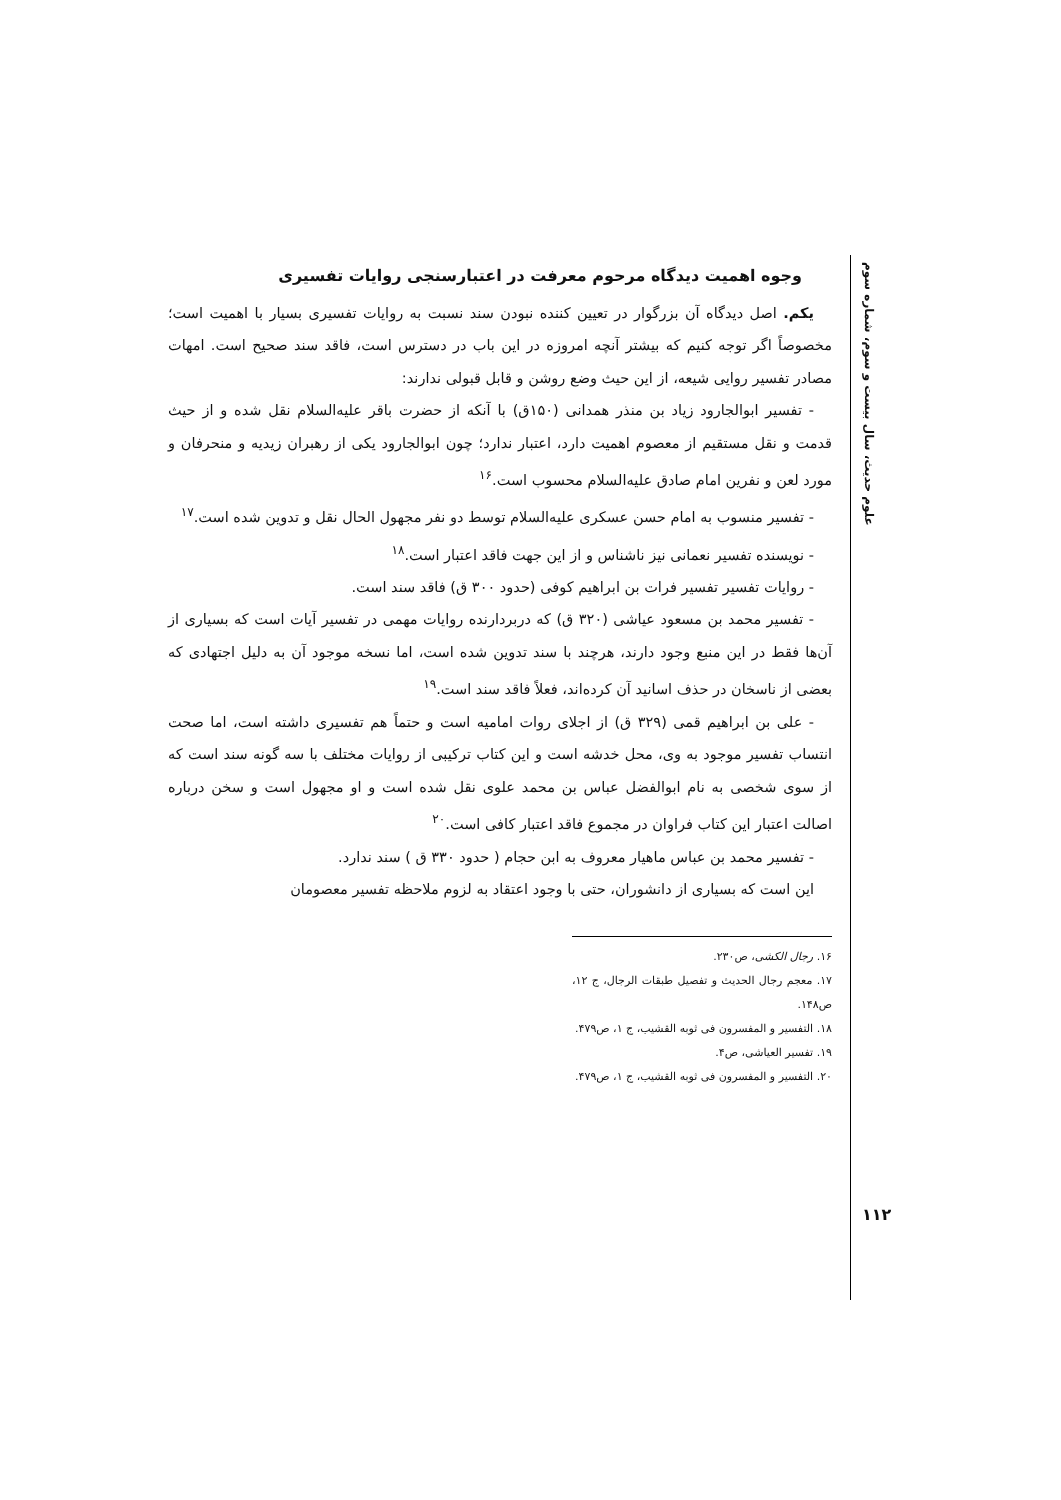علوم حدیث، سال بیست و سوم، شماره سوم
وجوه اهمیت دیدگاه مرحوم معرفت در اعتبارسنجی روایات تفسیری
یکم. اصل دیدگاه آن بزرگوار در تعیین کننده نبودن سند نسبت به روایات تفسیری بسیار با اهمیت است؛ مخصوصاً اگر توجه کنیم که بیشتر آنچه امروزه در این باب در دسترس است، فاقد سند صحیح است. امهات مصادر تفسیر روایی شیعه، از این حیث وضع روشن و قابل قبولی ندارند:
- تفسیر ابوالجارود زیاد بن منذر همدانی (۱۵۰ق) با آنکه از حضرت باقر علیه‌السلام نقل شده و از حیث قدمت و نقل مستقیم از معصوم اهمیت دارد، اعتبار ندارد؛ چون ابوالجارود یکی از رهبران زیدیه و منحرفان و مورد لعن و نفرین امام صادق علیه‌السلام محسوب است.<sup>۱۶</sup>
- تفسیر منسوب به امام حسن عسکری علیه‌السلام توسط دو نفر مجهول الحال نقل و تدوین شده است.<sup>۱۷</sup>
- نویسنده تفسیر نعمانی نیز ناشناس و از این جهت فاقد اعتبار است.<sup>۱۸</sup>
- روایات تفسیر تفسیر فرات بن ابراهیم کوفی (حدود ۳۰۰ ق) فاقد سند است.
- تفسیر محمد بن مسعود عیاشی (۳۲۰ ق) که دربردارنده روایات مهمی در تفسیر آیات است که بسیاری از آن‌ها فقط در این منبع وجود دارند، هرچند با سند تدوین شده است، اما نسخه موجود آن به دلیل اجتهادی که بعضی از ناسخان در حذف اسانید آن کرده‌اند، فعلاً فاقد سند است.<sup>۱۹</sup>
- علی بن ابراهیم قمی (۳۲۹ ق) از اجلای روات امامیه است و حتماً هم تفسیری داشته است، اما صحت انتساب تفسیر موجود به وی، محل خدشه است و این کتاب ترکیبی از روایات مختلف با سه گونه سند است که از سوی شخصی به نام ابوالفضل عباس بن محمد علوی نقل شده است و او مجهول است و سخن درباره اصالت اعتبار این کتاب فراوان در مجموع فاقد اعتبار کافی است.<sup>۲۰</sup>
- تفسیر محمد بن عباس ماهیار معروف به ابن حجام ( حدود ۳۳۰ ق ) سند ندارد.
این است که بسیاری از دانشوران، حتی با وجود اعتقاد به لزوم ملاحظه تفسیر معصومان
۱۶. رجال الکشی، ص۲۳۰.
۱۷. معجم رجال الحدیث و تفصیل طبقات الرجال، ج ۱۲، ص۱۴۸.
۱۸. التفسیر و المفسرون فی ثوبه القشیب، ج ۱، ص۴۷۹.
۱۹. تفسیر العیاشی، ص۴.
۲۰. التفسیر و المفسرون فی ثوبه القشیب، ج ۱، ص۴۷۹.
۱۱۲